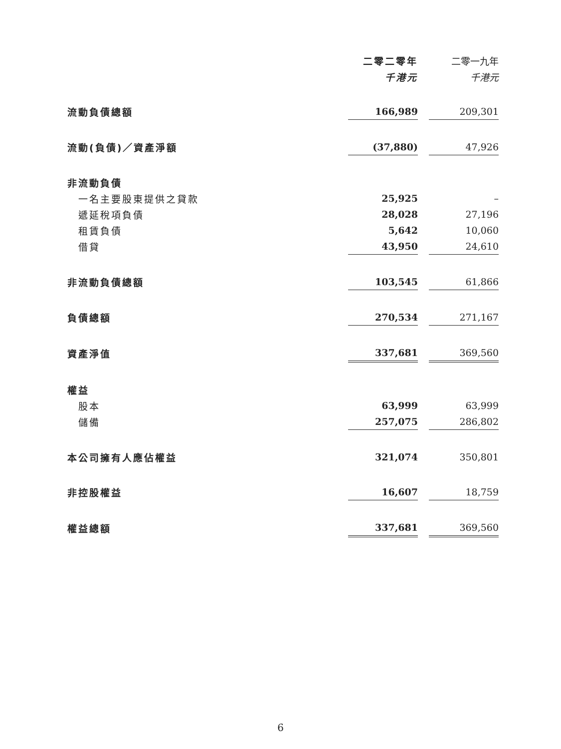| | 二零二零年 | | 二零一九年 |
| --- | --- | --- | --- |
| | 千港元 | | 千港元 |
| 流動負債總額 | 166,989 | | 209,301 |
| 流動(負債)／資產淨額 | (37,880) | | 47,926 |
| 非流動負債 | | | |
| 一名主要股東提供之貸款 | 25,925 | | – |
| 遞延稅項負債 | 28,028 | | 27,196 |
| 租賃負債 | 5,642 | | 10,060 |
| 借貸 | 43,950 | | 24,610 |
| 非流動負債總額 | 103,545 | | 61,866 |
| 負債總額 | 270,534 | | 271,167 |
| 資產淨值 | 337,681 | | 369,560 |
| 權益 | | | |
| 股本 | 63,999 | | 63,999 |
| 儲備 | 257,075 | | 286,802 |
| 本公司擁有人應佔權益 | 321,074 | | 350,801 |
| 非控股權益 | 16,607 | | 18,759 |
| 權益總額 | 337,681 | | 369,560 |
6